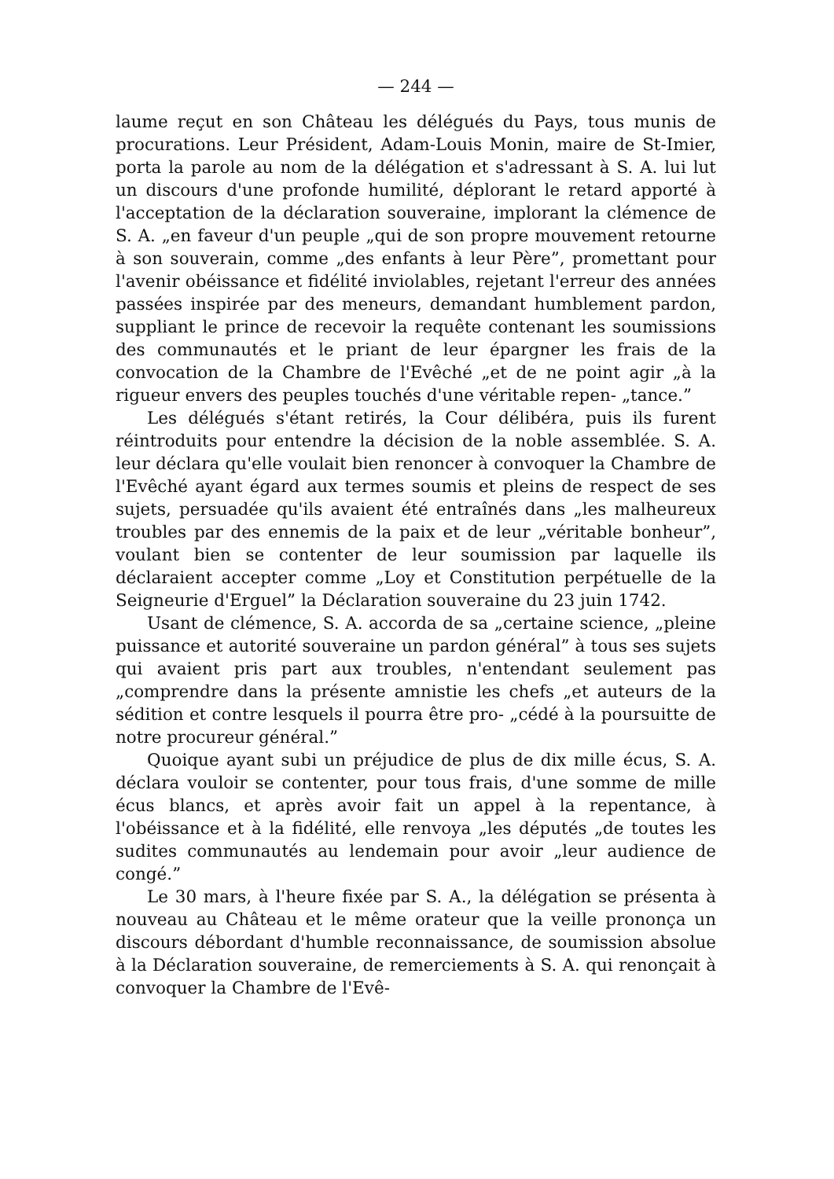— 244 —
laume reçut en son Château les délégués du Pays, tous munis de procurations. Leur Président, Adam-Louis Monin, maire de St-Imier, porta la parole au nom de la délégation et s'adressant à S. A. lui lut un discours d'une profonde humilité, déplorant le retard apporté à l'acceptation de la déclaration souveraine, implorant la clémence de S. A. „en faveur d'un peuple „qui de son propre mouvement retourne à son souverain, comme „des enfants à leur Père”, promettant pour l'avenir obéissance et fidélité inviolables, rejetant l'erreur des années passées inspirée par des meneurs, demandant humblement pardon, suppliant le prince de recevoir la requête contenant les soumissions des communautés et le priant de leur épargner les frais de la convocation de la Chambre de l'Evêché „et de ne point agir „à la rigueur envers des peuples touchés d'une véritable repen- „tance.”
Les délégués s'étant retirés, la Cour délibéra, puis ils furent réintroduits pour entendre la décision de la noble assemblée. S. A. leur déclara qu'elle voulait bien renoncer à convoquer la Chambre de l'Evêché ayant égard aux termes soumis et pleins de respect de ses sujets, persuadée qu'ils avaient été entraînés dans „les malheureux troubles par des ennemis de la paix et de leur „véritable bonheur”, voulant bien se contenter de leur soumission par laquelle ils déclaraient accepter comme „Loy et Constitution perpétuelle de la Seigneurie d'Erguel” la Déclaration souveraine du 23 juin 1742.
Usant de clémence, S. A. accorda de sa „certaine science, „pleine puissance et autorité souveraine un pardon général” à tous ses sujets qui avaient pris part aux troubles, n'entendant seulement pas „comprendre dans la présente amnistie les chefs „et auteurs de la sédition et contre lesquels il pourra être pro- „cédé à la poursuitte de notre procureur général.”
Quoique ayant subi un préjudice de plus de dix mille écus, S. A. déclara vouloir se contenter, pour tous frais, d'une somme de mille écus blancs, et après avoir fait un appel à la repentance, à l'obéissance et à la fidélité, elle renvoya „les députés „de toutes les sudites communautés au lendemain pour avoir „leur audience de congé.”
Le 30 mars, à l'heure fixée par S. A., la délégation se présenta à nouveau au Château et le même orateur que la veille prononça un discours débordant d'humble reconnaissance, de soumission absolue à la Déclaration souveraine, de remerciements à S. A. qui renonçait à convoquer la Chambre de l'Evê-